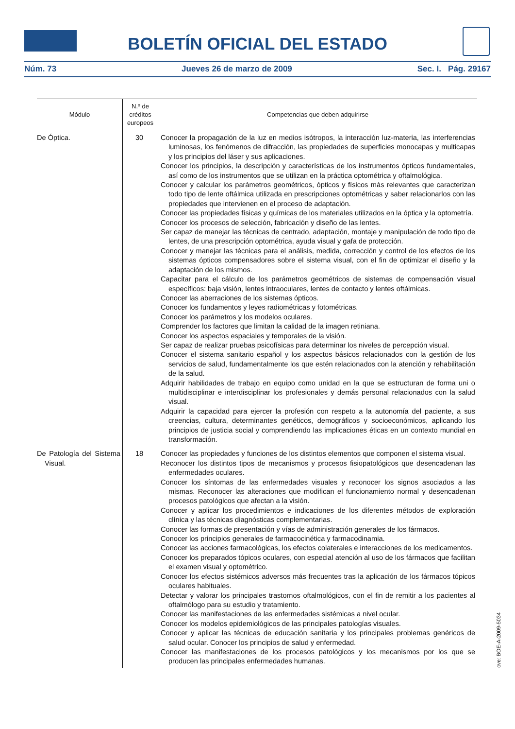BOLETÍN OFICIAL DEL ESTADO
Núm. 73 Jueves 26 de marzo de 2009 Sec. I. Pág. 29167
| Módulo | N.º de créditos europeos | Competencias que deben adquirirse |
| --- | --- | --- |
| De Óptica. | 30 | Conocer la propagación de la luz en medios isótropos, la interacción luz-materia, las interferencias luminosas, los fenómenos de difracción, las propiedades de superficies monocapas y multicapas y los principios del láser y sus aplicaciones. Conocer los principios, la descripción y características de los instrumentos ópticos fundamentales, así como de los instrumentos que se utilizan en la práctica optométrica y oftalmológica. Conocer y calcular los parámetros geométricos, ópticos y físicos más relevantes que caracterizan todo tipo de lente oftálmica utilizada en prescripciones optométricas y saber relacionarlos con las propiedades que intervienen en el proceso de adaptación. Conocer las propiedades físicas y químicas de los materiales utilizados en la óptica y la optometría. Conocer los procesos de selección, fabricación y diseño de las lentes. Ser capaz de manejar las técnicas de centrado, adaptación, montaje y manipulación de todo tipo de lentes, de una prescripción optométrica, ayuda visual y gafa de protección. Conocer y manejar las técnicas para el análisis, medida, corrección y control de los efectos de los sistemas ópticos compensadores sobre el sistema visual, con el fin de optimizar el diseño y la adaptación de los mismos. Capacitar para el cálculo de los parámetros geométricos de sistemas de compensación visual específicos: baja visión, lentes intraoculares, lentes de contacto y lentes oftálmicas. Conocer las aberraciones de los sistemas ópticos. Conocer los fundamentos y leyes radiométricas y fotométricas. Conocer los parámetros y los modelos oculares. Comprender los factores que limitan la calidad de la imagen retiniana. Conocer los aspectos espaciales y temporales de la visión. Ser capaz de realizar pruebas psicofísicas para determinar los niveles de percepción visual. Conocer el sistema sanitario español y los aspectos básicos relacionados con la gestión de los servicios de salud, fundamentalmente los que estén relacionados con la atención y rehabilitación de la salud. Adquirir habilidades de trabajo en equipo como unidad en la que se estructuran de forma uni o multidisciplinar e interdisciplinar los profesionales y demás personal relacionados con la salud visual. Adquirir la capacidad para ejercer la profesión con respeto a la autonomía del paciente, a sus creencias, cultura, determinantes genéticos, demográficos y socioeconómicos, aplicando los principios de justicia social y comprendiendo las implicaciones éticas en un contexto mundial en transformación. |
| De Patología del Sistema Visual. | 18 | Conocer las propiedades y funciones de los distintos elementos que componen el sistema visual. Reconocer los distintos tipos de mecanismos y procesos fisiopatológicos que desencadenan las enfermedades oculares. Conocer los síntomas de las enfermedades visuales y reconocer los signos asociados a las mismas. Reconocer las alteraciones que modifican el funcionamiento normal y desencadenan procesos patológicos que afectan a la visión. Conocer y aplicar los procedimientos e indicaciones de los diferentes métodos de exploración clínica y las técnicas diagnósticas complementarias. Conocer las formas de presentación y vías de administración generales de los fármacos. Conocer los principios generales de farmacocinética y farmacodinamia. Conocer las acciones farmacológicas, los efectos colaterales e interacciones de los medicamentos. Conocer los preparados tópicos oculares, con especial atención al uso de los fármacos que facilitan el examen visual y optométrico. Conocer los efectos sistémicos adversos más frecuentes tras la aplicación de los fármacos tópicos oculares habituales. Detectar y valorar los principales trastornos oftalmológicos, con el fin de remitir a los pacientes al oftalmólogo para su estudio y tratamiento. Conocer las manifestaciones de las enfermedades sistémicas a nivel ocular. Conocer los modelos epidemiológicos de las principales patologías visuales. Conocer y aplicar las técnicas de educación sanitaria y los principales problemas genéricos de salud ocular. Conocer los principios de salud y enfermedad. Conocer las manifestaciones de los procesos patológicos y los mecanismos por los que se producen las principales enfermedades humanas. |
cve: BOE-A-2009-5034